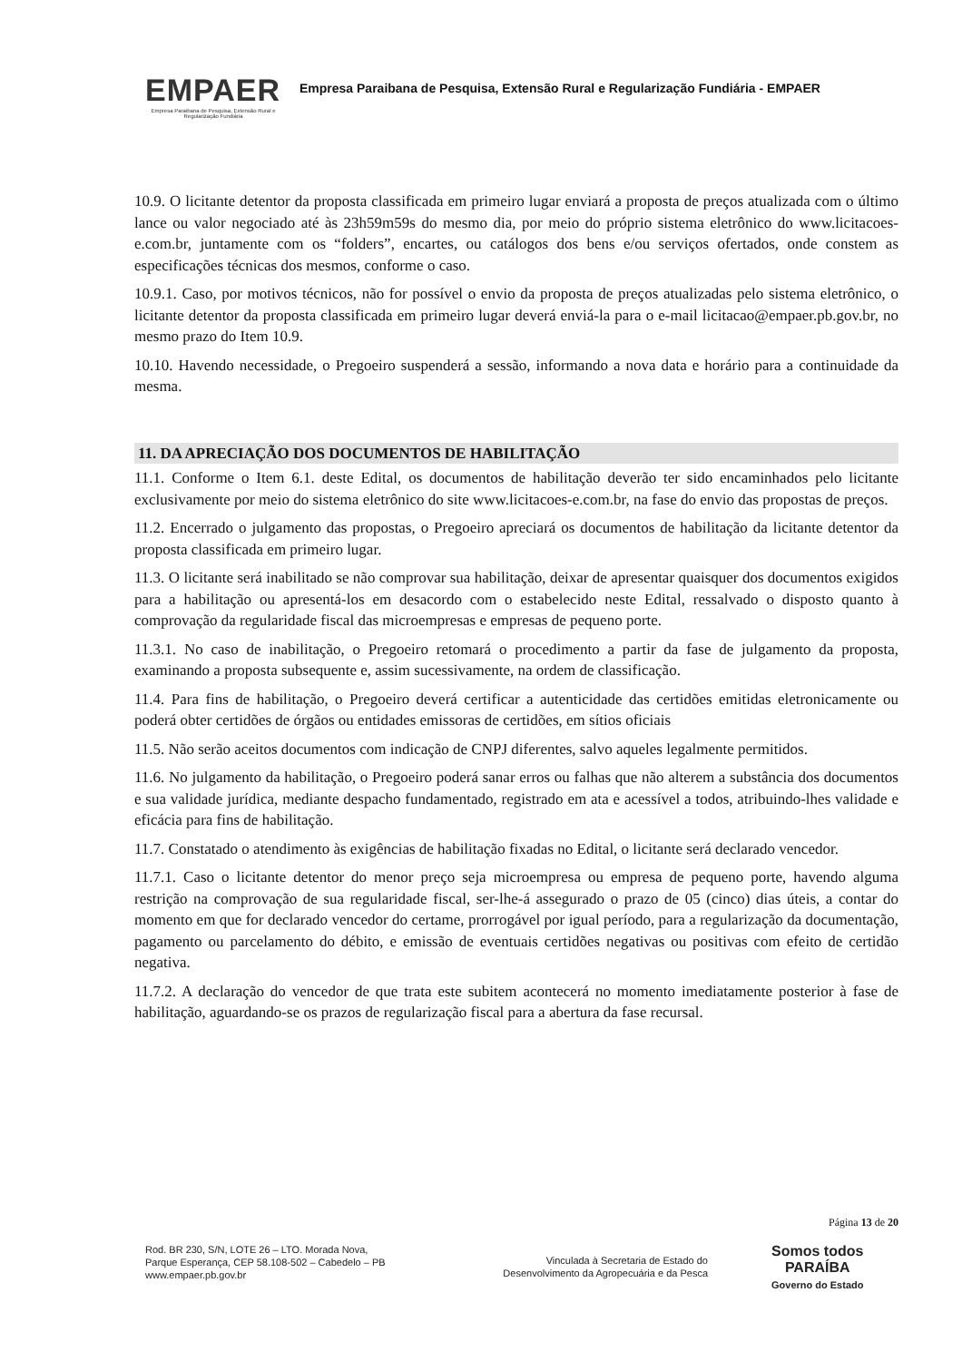EMPAER
Empresa Paraibana de Pesquisa, Extensão Rural e Regularização Fundiária
Empresa Paraibana de Pesquisa, Extensão Rural e Regularização Fundiária - EMPAER
10.9. O licitante detentor da proposta classificada em primeiro lugar enviará a proposta de preços atualizada com o último lance ou valor negociado até às 23h59m59s do mesmo dia, por meio do próprio sistema eletrônico do www.licitacoes-e.com.br, juntamente com os “folders”, encartes, ou catálogos dos bens e/ou serviços ofertados, onde constem as especificações técnicas dos mesmos, conforme o caso.
10.9.1. Caso, por motivos técnicos, não for possível o envio da proposta de preços atualizadas pelo sistema eletrônico, o licitante detentor da proposta classificada em primeiro lugar deverá enviá-la para o e-mail licitacao@empaer.pb.gov.br, no mesmo prazo do Item 10.9.
10.10. Havendo necessidade, o Pregoeiro suspenderá a sessão, informando a nova data e horário para a continuidade da mesma.
11. DA APRECIAÇÃO DOS DOCUMENTOS DE HABILITAÇÃO
11.1. Conforme o Item 6.1. deste Edital, os documentos de habilitação deverão ter sido encaminhados pelo licitante exclusivamente por meio do sistema eletrônico do site www.licitacoes-e.com.br, na fase do envio das propostas de preços.
11.2. Encerrado o julgamento das propostas, o Pregoeiro apreciará os documentos de habilitação da licitante detentor da proposta classificada em primeiro lugar.
11.3. O licitante será inabilitado se não comprovar sua habilitação, deixar de apresentar quaisquer dos documentos exigidos para a habilitação ou apresentá-los em desacordo com o estabelecido neste Edital, ressalvado o disposto quanto à comprovação da regularidade fiscal das microempresas e empresas de pequeno porte.
11.3.1. No caso de inabilitação, o Pregoeiro retomará o procedimento a partir da fase de julgamento da proposta, examinando a proposta subsequente e, assim sucessivamente, na ordem de classificação.
11.4. Para fins de habilitação, o Pregoeiro deverá certificar a autenticidade das certidões emitidas eletronicamente ou poderá obter certidões de órgãos ou entidades emissoras de certidões, em sítios oficiais
11.5. Não serão aceitos documentos com indicação de CNPJ diferentes, salvo aqueles legalmente permitidos.
11.6. No julgamento da habilitação, o Pregoeiro poderá sanar erros ou falhas que não alterem a substância dos documentos e sua validade jurídica, mediante despacho fundamentado, registrado em ata e acessível a todos, atribuindo-lhes validade e eficácia para fins de habilitação.
11.7. Constatado o atendimento às exigências de habilitação fixadas no Edital, o licitante será declarado vencedor.
11.7.1. Caso o licitante detentor do menor preço seja microempresa ou empresa de pequeno porte, havendo alguma restrição na comprovação de sua regularidade fiscal, ser-lhe-á assegurado o prazo de 05 (cinco) dias úteis, a contar do momento em que for declarado vencedor do certame, prorrogável por igual período, para a regularização da documentação, pagamento ou parcelamento do débito, e emissão de eventuais certidões negativas ou positivas com efeito de certidão negativa.
11.7.2. A declaração do vencedor de que trata este subitem acontecerá no momento imediatamente posterior à fase de habilitação, aguardando-se os prazos de regularização fiscal para a abertura da fase recursal.
Página 13 de 20
Rod. BR 230, S/N, LOTE 26 – LTO. Morada Nova,
Parque Esperança, CEP 58.108-502 – Cabedelo – PB
www.empaer.pb.gov.br
Vinculada à Secretaria de Estado do
Desenvolvimento da Agropecuária e da Pesca
Somos todos
PARAÍBA
Governo do Estado